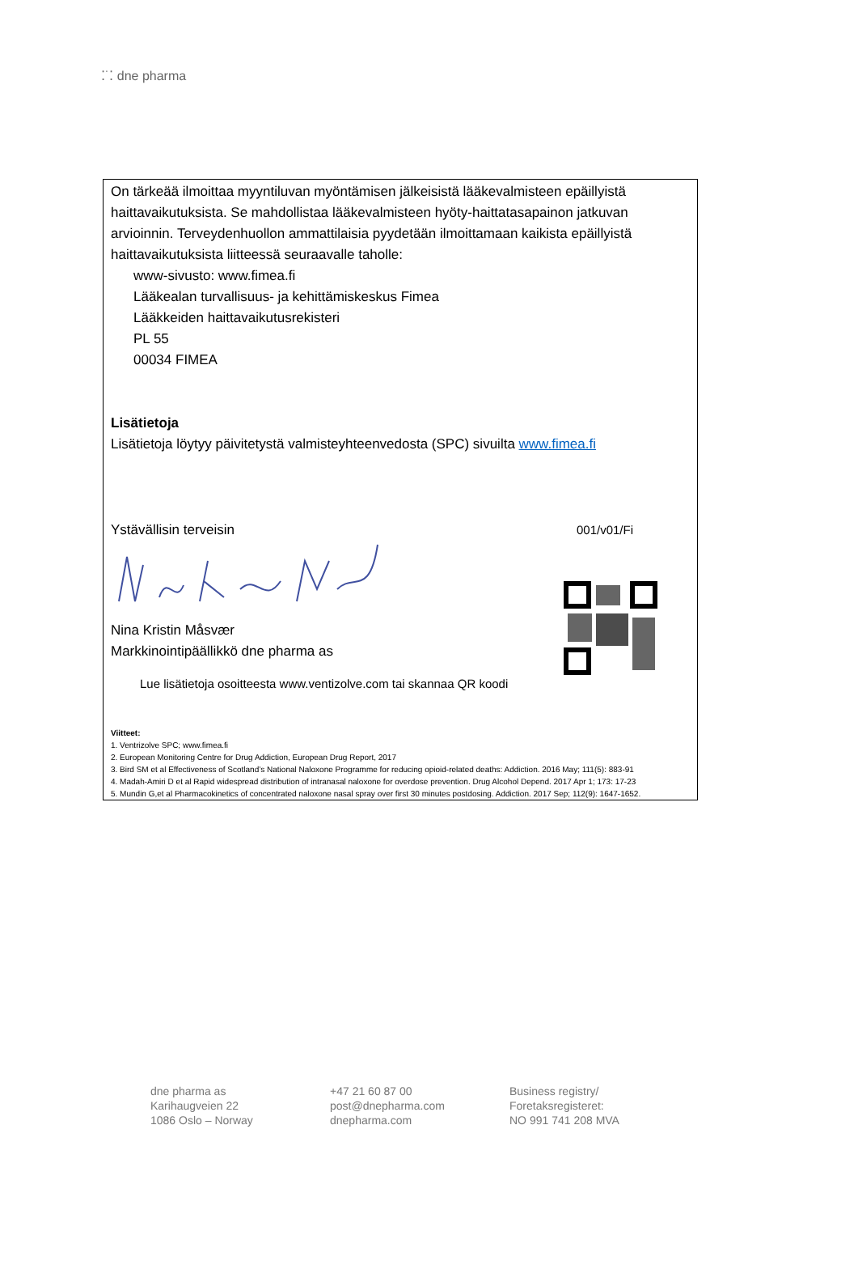⁚˙⁚ dne pharma
On tärkeää ilmoittaa myyntiluvan myöntämisen jälkeisistä lääkevalmisteen epäillyistä haittavaikutuksista. Se mahdollistaa lääkevalmisteen hyöty-haittatasapainon jatkuvan arvioinnin. Terveydenhuollon ammattilaisia pyydetään ilmoittamaan kaikista epäillyistä haittavaikutuksista liitteessä seuraavalle taholle:
www-sivusto: www.fimea.fi
Lääkealan turvallisuus- ja kehittämiskeskus Fimea
Lääkkeiden haittavaikutusrekisteri
PL 55
00034 FIMEA
Lisätietoja
Lisätietoja löytyy päivitetystä valmisteyhteenvedosta (SPC) sivuilta www.fimea.fi
Ystävällisin terveisin 001/v01/Fi
Nina Kristin Måsvær
Markkinointipäällikkö dne pharma as
Lue lisätietoja osoitteesta www.ventizolve.com tai skannaa QR koodi
Viitteet:
1. Ventrizolve SPC; www.fimea.fi
2. European Monitoring Centre for Drug Addiction, European Drug Report, 2017
3. Bird SM et al Effectiveness of Scotland’s National Naloxone Programme for reducing opioid-related deaths: Addiction. 2016 May; 111(5): 883-91
4. Madah-Amiri D et al Rapid widespread distribution of intranasal naloxone for overdose prevention. Drug Alcohol Depend. 2017 Apr 1; 173: 17-23
5. Mundin G,et al Pharmacokinetics of concentrated naloxone nasal spray over first 30 minutes postdosing. Addiction. 2017 Sep; 112(9): 1647-1652.
dne pharma as
Karihaugveien 22
1086 Oslo – Norway
+47 21 60 87 00
post@dnepharma.com
dnepharma.com
Business registry/
Foretaksregisteret:
NO 991 741 208 MVA